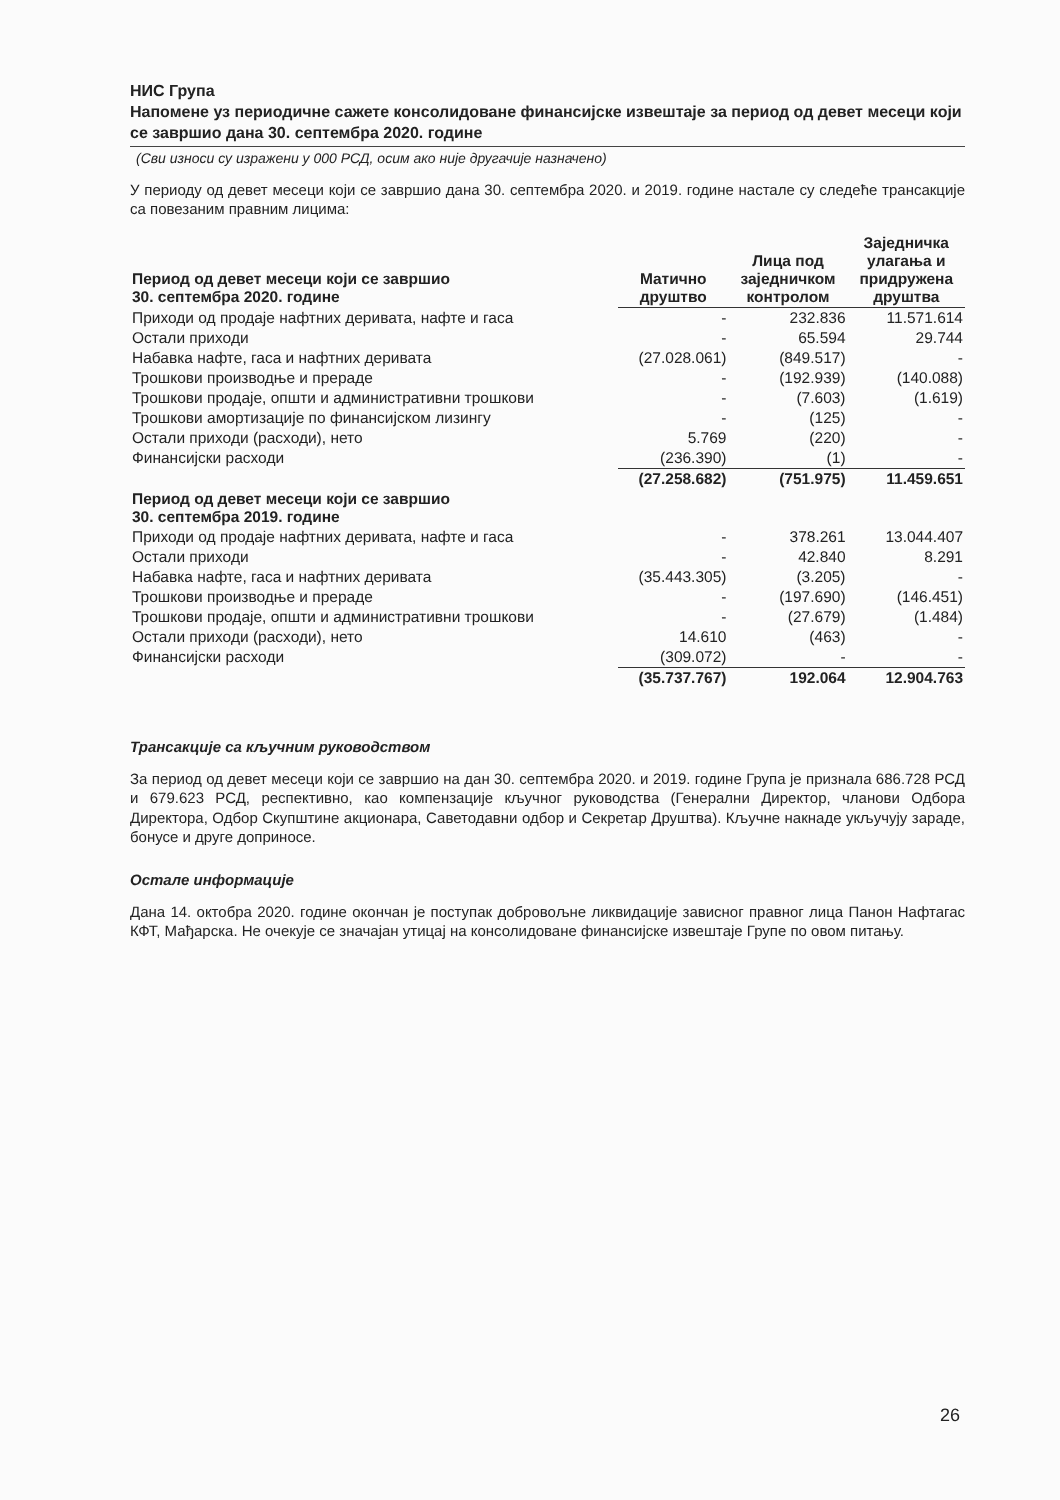НИС Група
Напомене уз периодичне сажете консолидоване финансијске извештаје за период од девет месеци који се завршио дана 30. септембра 2020. године
(Сви износи су изражени у 000 РСД, осим ако није другачије назначено)
У периоду од девет месеци који се завршио дана 30. септембра 2020. и 2019. године настале су следеће трансакције са повезаним правним лицима:
| Период од девет месеци који се завршио 30. септембра 2020. године | Матично друштво | Лица под заједничком контролом | Заједничка улагања и придружена друштва |
| --- | --- | --- | --- |
| Приходи од продаје нафтних деривата, нафте и гаса | - | 232.836 | 11.571.614 |
| Остали приходи | - | 65.594 | 29.744 |
| Набавка нафте, гаса и нафтних деривата | (27.028.061) | (849.517) | - |
| Трошкови производње и прераде | - | (192.939) | (140.088) |
| Трошкови продаје, општи и административни трошкови | - | (7.603) | (1.619) |
| Трошкови амортизације по финансијском лизингу | - | (125) | - |
| Остали приходи (расходи), нето | 5.769 | (220) | - |
| Финансијски расходи | (236.390) | (1) | - |
| | (27.258.682) | (751.975) | 11.459.651 |
| Период од девет месеци који се завршио 30. септембра 2019. године | | | |
| Приходи од продаје нафтних деривата, нафте и гаса | - | 378.261 | 13.044.407 |
| Остали приходи | - | 42.840 | 8.291 |
| Набавка нафте, гаса и нафтних деривата | (35.443.305) | (3.205) | - |
| Трошкови производње и прераде | - | (197.690) | (146.451) |
| Трошкови продаје, општи и административни трошкови | - | (27.679) | (1.484) |
| Остали приходи (расходи), нето | 14.610 | (463) | - |
| Финансијски расходи | (309.072) | - | - |
| | (35.737.767) | 192.064 | 12.904.763 |
Трансакције са кључним руководством
За период од девет месеци који се завршио на дан 30. септембра 2020. и 2019. године Група је признала 686.728 РСД и 679.623 РСД, респективно, као компензације кључног руководства (Генерални Директор, чланови Одбора Директора, Одбор Скупштине акционара, Саветодавни одбор и Секретар Друштва). Кључне накнаде укључују зараде, бонусе и друге доприносе.
Остале информације
Дана 14. октобра 2020. године окончан је поступак добровољне ликвидације зависног правног лица Панон Нафтагас КФТ, Мађарска. Не очекује се значајан утицај на консолидоване финансијске извештаје Групе по овом питању.
26